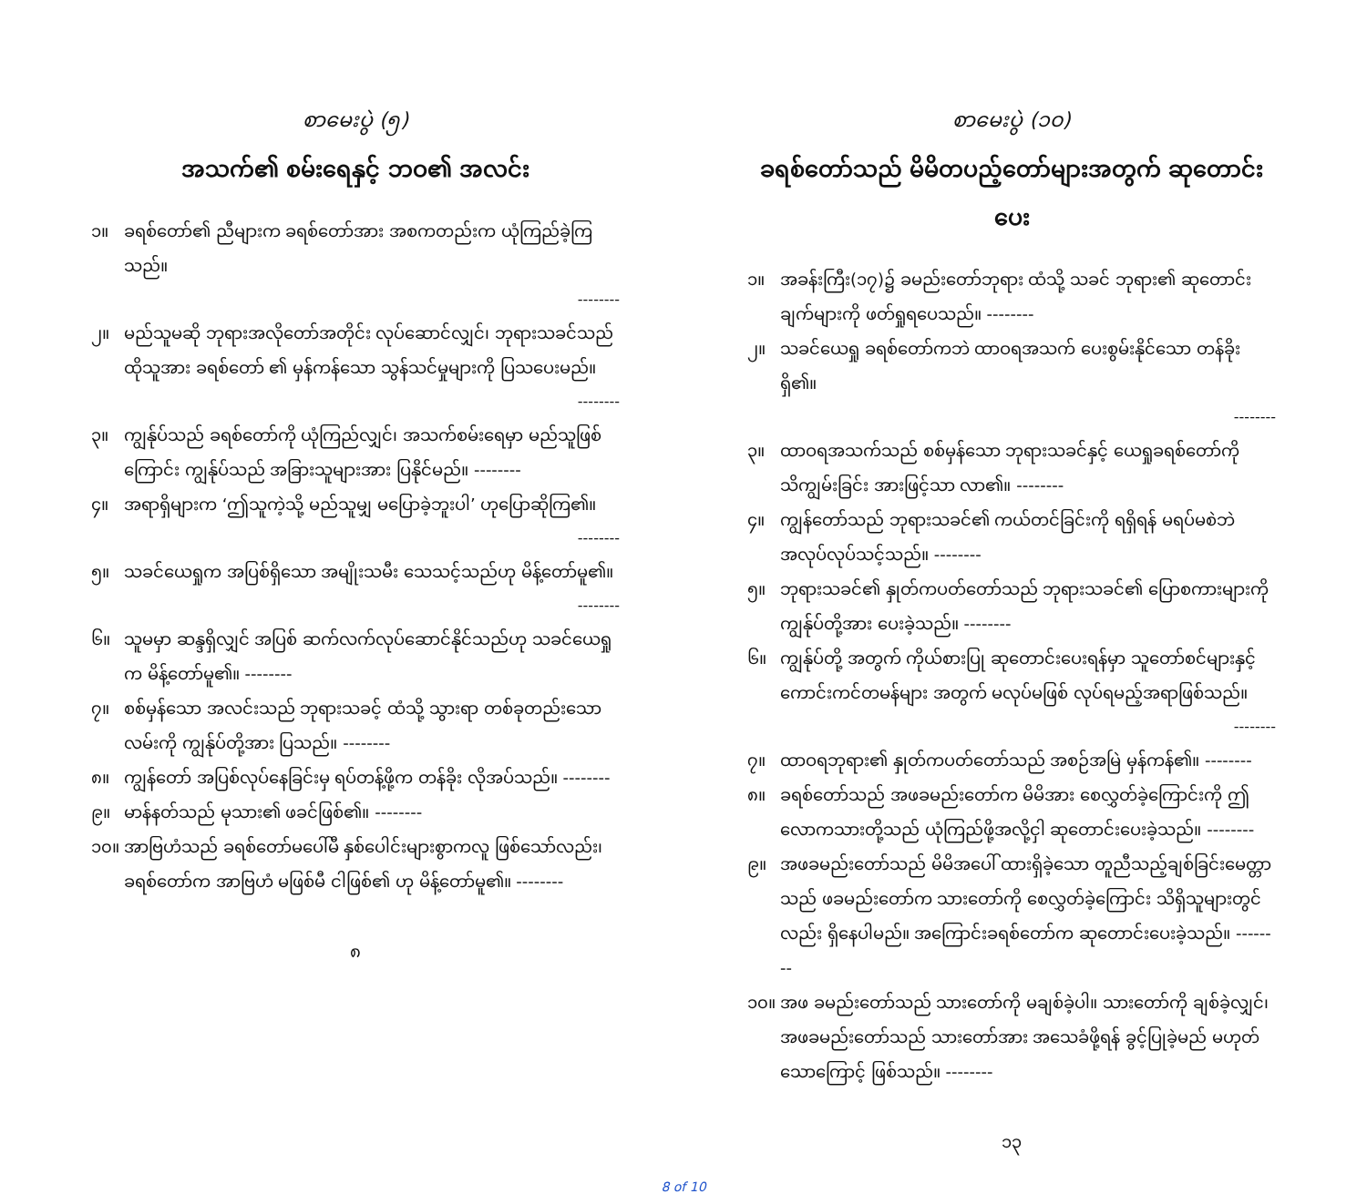စာမေးပွဲ (၅)
အသက်၏ စမ်းရေနှင့် ဘဝ၏ အလင်း
၁။ ခရစ်တော်၏ ညီများက ခရစ်တော်အား အစကတည်းက ယုံကြည်ခဲ့ကြသည်။
--------
၂။ မည်သူမဆို ဘုရားအလိုတော်အတိုင်း လုပ်ဆောင်လျှင်၊ ဘုရားသခင်သည် ထိုသူအား ခရစ်တော် ၏ မှန်ကန်သော သွန်သင်မှုများကို ပြသပေးမည်။
--------
၃။ ကျွန်ုပ်သည် ခရစ်တော်ကို ယုံကြည်လျှင်၊ အသက်စမ်းရေမှာ မည်သူဖြစ် ကြောင်း ကျွန်ုပ်သည် အခြားသူများအား ပြနိုင်မည်။ --------
၄။ အရာရှိများက ‘ဤသူကဲ့သို့ မည်သူမျှ မပြောခဲ့ဘူးပါ’ ဟုပြောဆိုကြ၏။
--------
၅။ သခင်ယေရှုက အပြစ်ရှိသော အမျိုးသမီး သေသင့်သည်ဟု မိန့်တော်မူ၏။
--------
၆။ သူမမှာ ဆန္ဒရှိလျှင် အပြစ် ဆက်လက်လုပ်ဆောင်နိုင်သည်ဟု သခင်ယေရှုက မိန့်တော်မူ၏။ --------
၇။ စစ်မှန်သော အလင်းသည် ဘုရားသခင့် ထံသို့ သွားရာ တစ်ခုတည်းသော လမ်းကို ကျွန်ုပ်တို့အား ပြသည်။ --------
၈။ ကျွန်တော် အပြစ်လုပ်နေခြင်းမှ ရပ်တန့်ဖို့က တန်ခိုး လိုအပ်သည်။ --------
၉။ မာန်နတ်သည် မုသား၏ ဖခင်ဖြစ်၏။ --------
၁၀။ အာဗြဟံသည် ခရစ်တော်မပေါ်မီ နှစ်ပေါင်းများစွာကလူ ဖြစ်သော်လည်း၊ ခရစ်တော်က အာဗြဟံ မဖြစ်မီ ငါဖြစ်၏ ဟု မိန့်တော်မူ၏။ --------
၈
စာမေးပွဲ (၁၀)
ခရစ်တော်သည် မိမိတပည့်တော်များအတွက် ဆုတောင်းပေး
၁။ အခန်းကြီး(၁၇)၌ ခမည်းတော်ဘုရား ထံသို့ သခင် ဘုရား၏ ဆုတောင်းချက်များကို ဖတ်ရှုရပေသည်။ --------
၂။ သခင်ယေရှု ခရစ်တော်ကဘဲ ထာဝရအသက် ပေးစွမ်းနိုင်သော တန်ခိုးရှိ၏။
--------
၃။ ထာဝရအသက်သည် စစ်မှန်သော ဘုရားသခင်နှင့် ယေရှုခရစ်တော်ကို သိကျွမ်းခြင်း အားဖြင့်သာ လာ၏။ --------
၄။ ကျွန်တော်သည် ဘုရားသခင်၏ ကယ်တင်ခြင်းကို ရရှိရန် မရပ်မစဲဘဲ အလုပ်လုပ်သင့်သည်။ --------
၅။ ဘုရားသခင်၏ နှုတ်ကပတ်တော်သည် ဘုရားသခင်၏ ပြောစကားများကို ကျွန်ုပ်တို့အား ပေးခဲ့သည်။ --------
၆။ ကျွန်ုပ်တို့ အတွက် ကိုယ်စားပြု ဆုတောင်းပေးရန်မှာ သူတော်စင်များနှင့် ကောင်းကင်တမန်များ အတွက် မလုပ်မဖြစ် လုပ်ရမည့်အရာဖြစ်သည်။
--------
၇။ ထာဝရဘုရား၏ နှုတ်ကပတ်တော်သည် အစဉ်အမြဲ မှန်ကန်၏။ --------
၈။ ခရစ်တော်သည် အဖခမည်းတော်က မိမိအား စေလွှတ်ခဲ့ကြောင်းကို ဤလောကသားတို့သည် ယုံကြည်ဖို့အလို့ငှါ ဆုတောင်းပေးခဲ့သည်။ --------
၉။ အဖခမည်းတော်သည် မိမိအပေါ် ထားရှိခဲ့သော တူညီသည့်ချစ်ခြင်းမေတ္တာသည် ဖခမည်းတော်က သားတော်ကို စေလွှတ်ခဲ့ကြောင်း သိရှိသူများတွင်လည်း ရှိနေပါမည်။ အကြောင်းခရစ်တော်က ဆုတောင်းပေးခဲ့သည်။ --------
၁၀။ အဖ ခမည်းတော်သည် သားတော်ကို မချစ်ခဲ့ပါ။ သားတော်ကို ချစ်ခဲ့လျှင်၊ အဖခမည်းတော်သည် သားတော်အား အသေခံဖို့ရန် ခွင့်ပြုခဲ့မည် မဟုတ်သောကြောင့် ဖြစ်သည်။ --------
၁၃
8 of 10